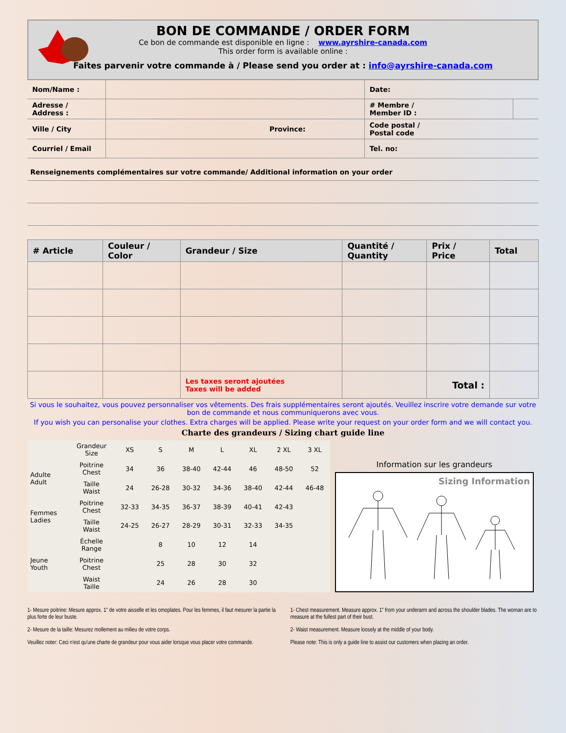BON DE COMMANDE / ORDER FORM
Ce bon de commande est disponible en ligne : www.ayrshire-canada.com
This order form is available online :
Faites parvenir votre commande à / Please send you order at : info@ayrshire-canada.com
| Nom/Name : | | Date: | |
| Adresse / Address : | | # Membre / Member ID : | |
| Ville / City | Province: | Code postal / Postal code | |
| Courriel / Email | | Tel. no: | |
Renseignements complémentaires sur votre commande/ Additional information on your order
| # Article | Couleur / Color | Grandeur / Size | Quantité / Quantity | Prix / Price | Total |
| --- | --- | --- | --- | --- | --- |
| | | Les taxes seront ajoutées Taxes will be added | | Total : | |
Si vous le souhaitez, vous pouvez personnaliser vos vêtements. Des frais supplémentaires seront ajoutés. Veuillez inscrire votre demande sur votre bon de commande et nous communiquerons avec vous.
If you wish you can personalise your clothes. Extra charges will be applied. Please write your request on your order form and we will contact you.
Charte des grandeurs / Sizing chart guide line
| | Grandeur Size | XS | S | M | L | XL | 2 XL | 3 XL |
| Adulte Adult | Poitrine Chest | 34 | 36 | 38-40 | 42-44 | 46 | 48-50 | 52 |
| | Taille Waist | 24 | 26-28 | 30-32 | 34-36 | 38-40 | 42-44 | 46-48 |
| Femmes Ladies | Poitrine Chest | 32-33 | 34-35 | 36-37 | 38-39 | 40-41 | 42-43 | |
| | Taille Waist | 24-25 | 26-27 | 28-29 | 30-31 | 32-33 | 34-35 | |
| Jeune Youth | Échelle Range | | 8 | 10 | 12 | 14 | | |
| | Poitrine Chest | | 25 | 28 | 30 | 32 | | |
| | Waist Taille | | 24 | 26 | 28 | 30 | | |
Information sur les grandeurs
Sizing Information
1- Mesure poitrine: Mesure approx. 1" de votre aisselle et les omoplates. Pour les femmes, il faut mesurer la partie la plus forte de leur buste.
2- Mesure de la taille: Mesurez mollement au milieu de votre corps.
Veuillez noter: Ceci n'est qu'une charte de grandeur pour vous aider lorsque vous placer votre commande.
1- Chest measurement. Measure approx. 1" from your underarm and across the shoulder blades. The woman are to measure at the fullest part of their bust.
2- Waist measurement. Measure loosely at the middle of your body.
Please note: This is only a guide line to assist our customers when placing an order.